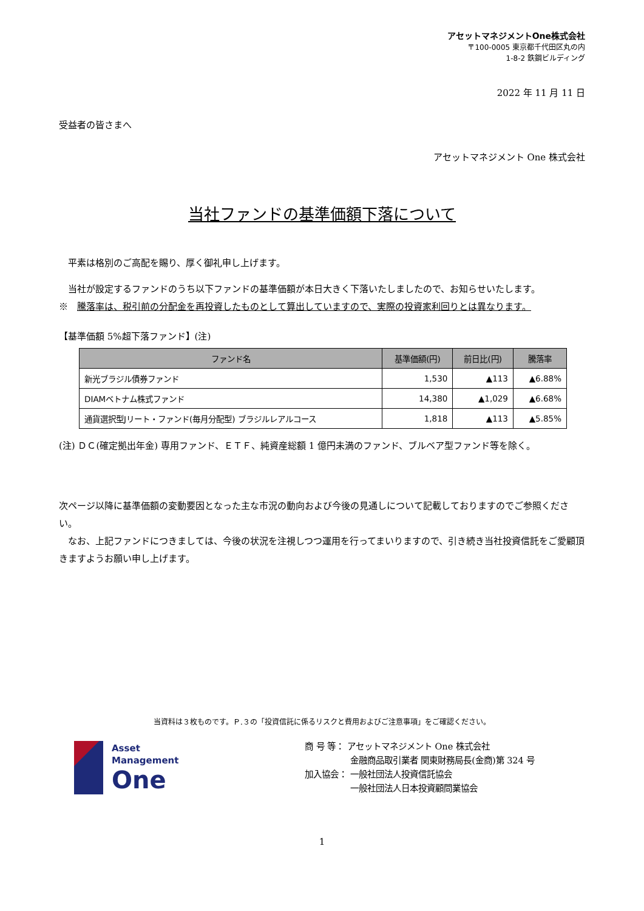アセットマネジメントOne株式会社
〒100-0005 東京都千代田区丸の内
1-8-2 鉄鋼ビルディング
2022 年 11 月 11 日
受益者の皆さまへ
アセットマネジメント One 株式会社
当社ファンドの基準価額下落について
　平素は格別のご高配を賜り、厚く御礼申し上げます。
　当社が設定するファンドのうち以下ファンドの基準価額が本日大きく下落いたしましたので、お知らせいたします。
※　騰落率は、税引前の分配金を再投資したものとして算出していますので、実際の投資家利回りとは異なります。
【基準価額 5%超下落ファンド】(注)
| ファンド名 | 基準価額(円) | 前日比(円) | 騰落率 |
| --- | --- | --- | --- |
| 新光ブラジル債券ファンド | 1,530 | ▲113 | ▲6.88% |
| DIAMベトナム株式ファンド | 14,380 | ▲1,029 | ▲6.68% |
| 通貨選択型Jリート・ファンド(毎月分配型) ブラジルレアルコース | 1,818 | ▲113 | ▲5.85% |
(注) ＤＣ(確定拠出年金) 専用ファンド、ＥＴＦ、純資産総額 1 億円未満のファンド、ブルベア型ファンド等を除く。
次ページ以降に基準価額の変動要因となった主な市況の動向および今後の見通しについて記載しておりますのでご参照ください。
　なお、上記ファンドにつきましては、今後の状況を注視しつつ運用を行ってまいりますので、引き続き当社投資信託をご愛顧頂きますようお願い申し上げます。
当資料は３枚ものです。Ｐ.３の「投資信託に係るリスクと費用およびご注意事項」をご確認ください。
Asset
Management
One
商 号 等： アセットマネジメント One 株式会社
　　　　　 金融商品取引業者 関東財務局長(金商)第 324 号
加入協会： 一般社団法人投資信託協会
　　　　　 一般社団法人日本投資顧問業協会
1